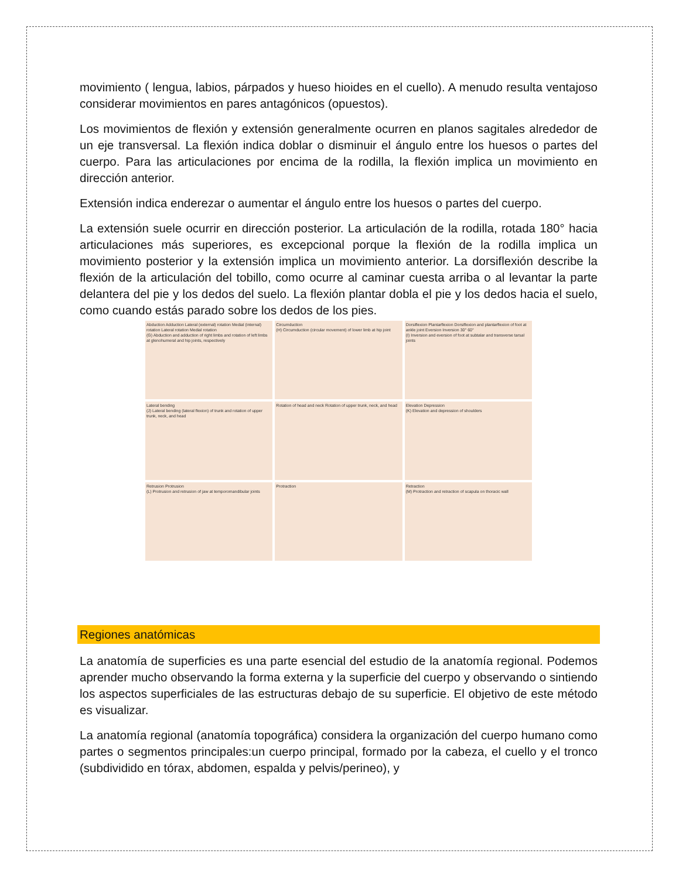movimiento ( lengua, labios, párpados y hueso hioides en el cuello). A menudo resulta ventajoso considerar movimientos en pares antagónicos (opuestos).
Los movimientos de flexión y extensión generalmente ocurren en planos sagitales alrededor de un eje transversal. La flexión indica doblar o disminuir el ángulo entre los huesos o partes del cuerpo. Para las articulaciones por encima de la rodilla, la flexión implica un movimiento en dirección anterior.
Extensión indica enderezar o aumentar el ángulo entre los huesos o partes del cuerpo.
La extensión suele ocurrir en dirección posterior. La articulación de la rodilla, rotada 180° hacia articulaciones más superiores, es excepcional porque la flexión de la rodilla implica un movimiento posterior y la extensión implica un movimiento anterior. La dorsiflexión describe la flexión de la articulación del tobillo, como ocurre al caminar cuesta arriba o al levantar la parte delantera del pie y los dedos del suelo. La flexión plantar dobla el pie y los dedos hacia el suelo, como cuando estás parado sobre los dedos de los pies.
Abduction Adduction Lateral (external) rotation Medial (internal) rotation Lateral rotation Medial rotation
(G) Abduction and adduction of right limbs and rotation of left limbs at glenohumeral and hip joints, respectively
Circumduction
(H) Circumduction (circular movement) of lower limb at hip joint
Dorsiflexion Plantarflexion Dorsiflexion and plantarflexion of foot at ankle joint Eversion Inversion 30° 60°
(I) Inversion and eversion of foot at subtalar and transverse tarsal joints
Lateral bending
(J) Lateral bending (lateral flexion) of trunk and rotation of upper trunk, neck, and head
Rotation of head and neck Rotation of upper trunk, neck, and head
Elevation Depression
(K) Elevation and depression of shoulders
Retrusion Protrusion
(L) Protrusion and retrusion of jaw at temporomandibular joints
Protraction
Retraction
(M) Protraction and retraction of scapula on thoracic wall
Regiones anatómicas
La anatomía de superficies es una parte esencial del estudio de la anatomía regional. Podemos aprender mucho observando la forma externa y la superficie del cuerpo y observando o sintiendo los aspectos superficiales de las estructuras debajo de su superficie. El objetivo de este método es visualizar.
La anatomía regional (anatomía topográfica) considera la organización del cuerpo humano como partes o segmentos principales:un cuerpo principal, formado por la cabeza, el cuello y el tronco (subdividido en tórax, abdomen, espalda y pelvis/perineo), y